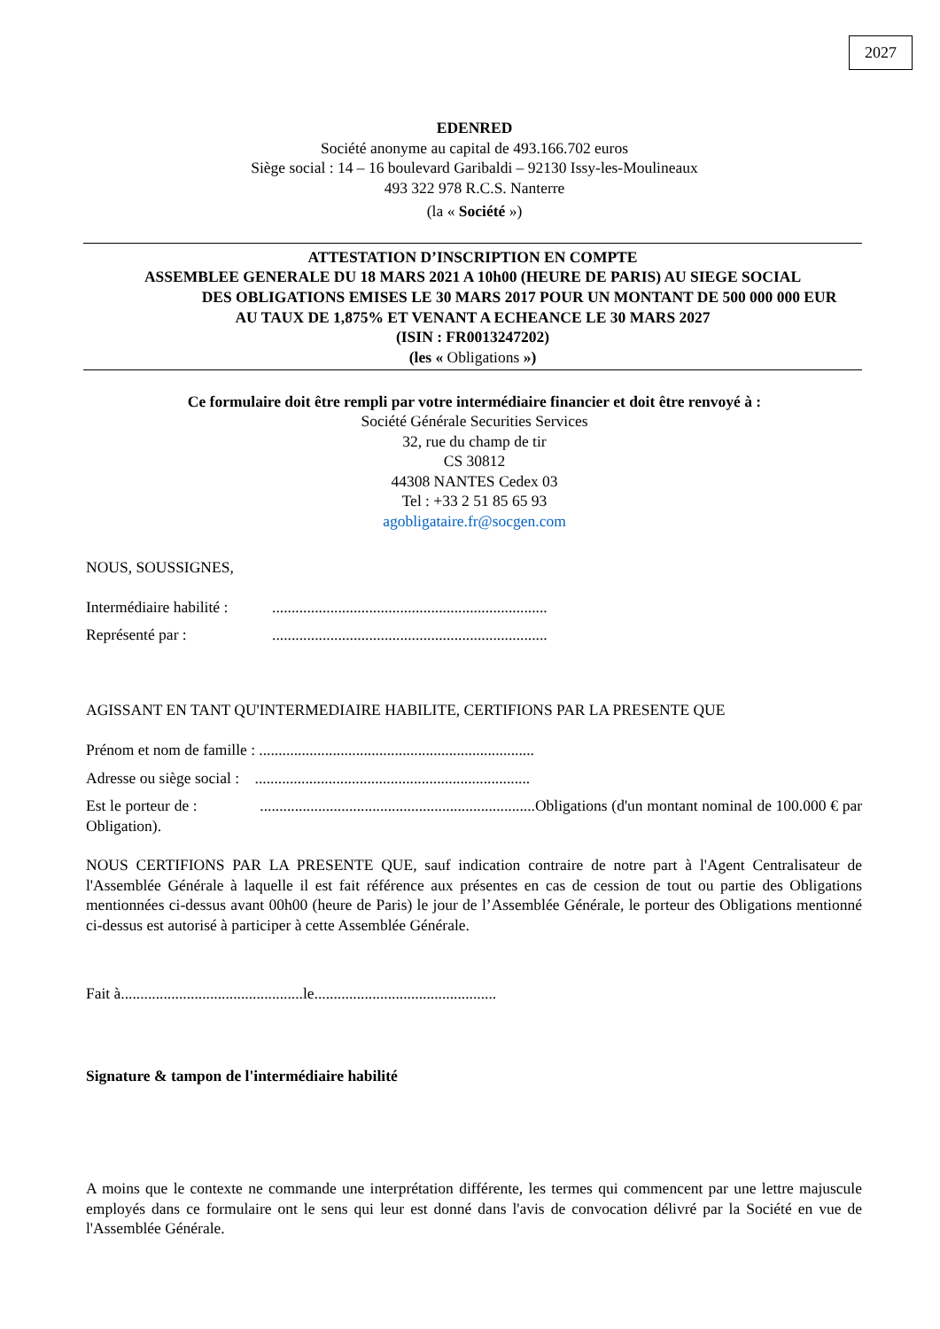2027
EDENRED
Société anonyme au capital de 493.166.702 euros
Siège social : 14 – 16 boulevard Garibaldi – 92130 Issy-les-Moulineaux
493 322 978 R.C.S. Nanterre
(la « Société »)
ATTESTATION D’INSCRIPTION EN COMPTE
ASSEMBLEE GENERALE DU 18 MARS 2021 A 10h00 (HEURE DE PARIS) AU SIEGE SOCIAL
DES OBLIGATIONS EMISES LE 30 MARS 2017 POUR UN MONTANT DE 500 000 000 EUR
AU TAUX DE 1,875% ET VENANT A ECHEANCE LE 30 MARS 2027
(ISIN : FR0013247202)
(les « Obligations »)
Ce formulaire doit être rempli par votre intermédiaire financier et doit être renvoyé à :
Société Générale Securities Services
32, rue du champ de tir
CS 30812
44308 NANTES Cedex 03
Tel : +33 2 51 85 65 93
agobligataire.fr@socgen.com
NOUS, SOUSSIGNES,
Intermédiaire habilité : .......................................................................
Représenté par : .......................................................................
AGISSANT EN TANT QU'INTERMEDIAIRE HABILITE, CERTIFIONS PAR LA PRESENTE QUE
Prénom et nom de famille : .......................................................................
Adresse ou siège social : .......................................................................
Est le porteur de : .......................................................................Obligations (d'un montant nominal de 100.000 € par Obligation).
NOUS CERTIFIONS PAR LA PRESENTE QUE, sauf indication contraire de notre part à l'Agent Centralisateur de l'Assemblée Générale à laquelle il est fait référence aux présentes en cas de cession de tout ou partie des Obligations mentionnées ci-dessus avant 00h00 (heure de Paris) le jour de l’Assemblée Générale, le porteur des Obligations mentionné ci-dessus est autorisé à participer à cette Assemblée Générale.
Fait à...............................................le...............................................
Signature & tampon de l'intermédiaire habilité
A moins que le contexte ne commande une interprétation différente, les termes qui commencent par une lettre majuscule employés dans ce formulaire ont le sens qui leur est donné dans l'avis de convocation délivré par la Société en vue de l'Assemblée Générale.